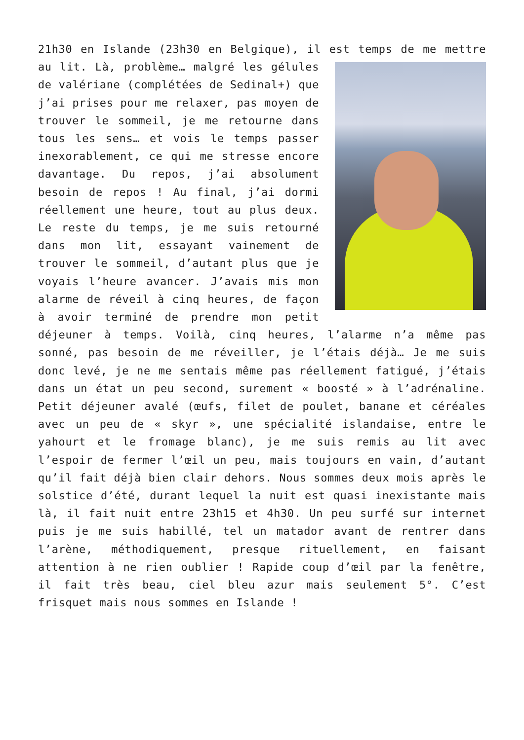21h30 en Islande (23h30 en Belgique), il est temps de me mettre au lit. Là, problème… malgré les gélules de valériane (complétées de Sedinal+) que j’ai prises pour me relaxer, pas moyen de trouver le sommeil, je me retourne dans tous les sens… et vois le temps passer inexorablement, ce qui me stresse encore davantage. Du repos, j’ai absolument besoin de repos ! Au final, j’ai dormi réellement une heure, tout au plus deux. Le reste du temps, je me suis retourné dans mon lit, essayant vainement de trouver le sommeil, d’autant plus que je voyais l’heure avancer. J’avais mis mon alarme de réveil à cinq heures, de façon à avoir terminé de prendre mon petit déjeuner à temps. Voilà, cinq heures, l’alarme n’a même pas sonné, pas besoin de me réveiller, je l’étais déjà… Je me suis donc levé, je ne me sentais même pas réellement fatigué, j’étais dans un état un peu second, surement « boosté » à l’adrénaline. Petit déjeuner avalé (œufs, filet de poulet, banane et céréales avec un peu de « skyr », une spécialité islandaise, entre le yahourt et le fromage blanc), je me suis remis au lit avec l’espoir de fermer l’œil un peu, mais toujours en vain, d’autant qu’il fait déjà bien clair dehors. Nous sommes deux mois après le solstice d’été, durant lequel la nuit est quasi inexistante mais là, il fait nuit entre 23h15 et 4h30. Un peu surfé sur internet puis je me suis habillé, tel un matador avant de rentrer dans l’arène, méthodiquement, presque rituellement, en faisant attention à ne rien oublier ! Rapide coup d’œil par la fenêtre, il fait très beau, ciel bleu azur mais seulement 5°. C’est frisquet mais nous sommes en Islande !